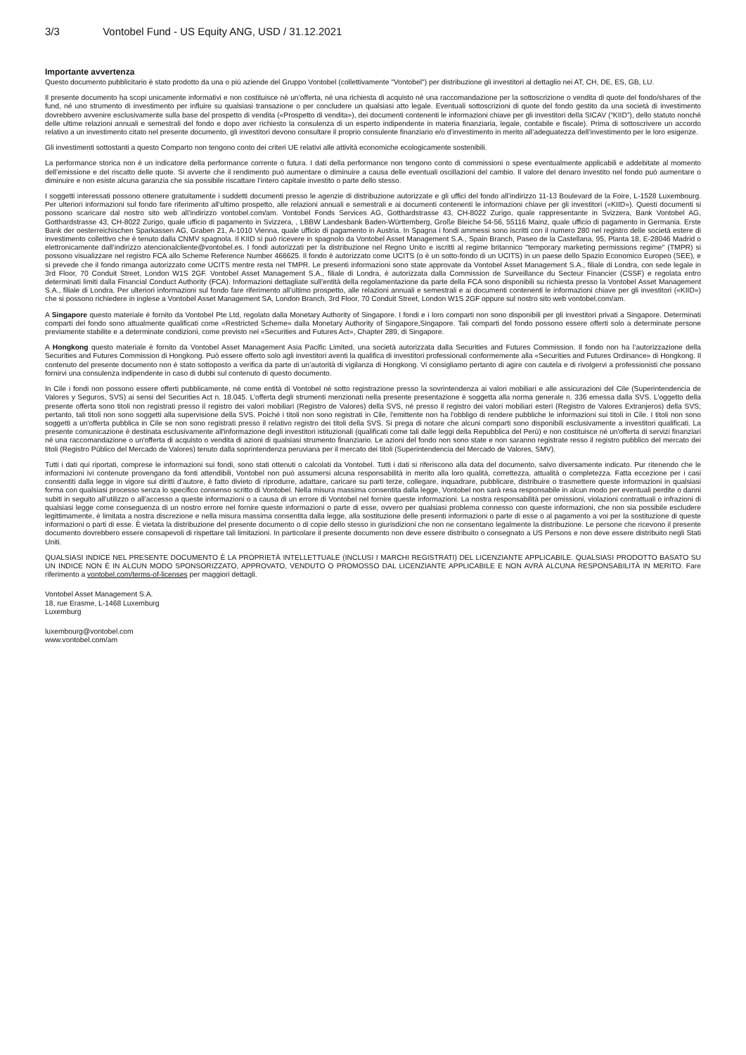3/3 Vontobel Fund - US Equity ANG, USD / 31.12.2021
Importante avvertenza
Questo documento pubblicitario è stato prodotto da una o più aziende del Gruppo Vontobel (collettivamente "Vontobel") per distribuzione gli investitori al dettaglio nei AT, CH, DE, ES, GB, LU.
Il presente documento ha scopi unicamente informativi e non costituisce né un’offerta, né una richiesta di acquisto né una raccomandazione per la sottoscrizione o vendita di quote del fondo/shares of the fund, né uno strumento di investimento per influire su qualsiasi transazione o per concludere un qualsiasi atto legale. Eventuali sottoscrizioni di quote del fondo gestito da una società di investimento dovrebbero avvenire esclusivamente sulla base del prospetto di vendita («Prospetto di vendita»), dei documenti contenenti le informazioni chiave per gli investitori della SICAV (“KIID”), dello statuto nonché delle ultime relazioni annuali e semestrali del fondo e dopo aver richiesto la consulenza di un esperto indipendente in materia finanziaria, legale, contabile e fiscale). Prima di sottoscrivere un accordo relativo a un investimento citato nel presente documento, gli investitori devono consultare il proprio consulente finanziario e/o d’investimento in merito all’adeguatezza dell’investimento per le loro esigenze.
Gli investimenti sottostanti a questo Comparto non tengono conto dei criteri UE relativi alle attività economiche ecologicamente sostenibili.
La performance storica non è un indicatore della performance corrente o futura. I dati della performance non tengono conto di commissioni o spese eventualmente applicabili e addebitate al momento dell’emissione e del riscatto delle quote. Si avverte che il rendimento può aumentare o diminuire a causa delle eventuali oscillazioni del cambio. Il valore del denaro investito nel fondo può aumentare o diminuire e non esiste alcuna garanzia che sia possibile riscattare l’intero capitale investito o parte dello stesso.
I soggetti interessati possono ottenere gratuitamente i suddetti documenti presso le agenzie di distribuzione autorizzate e gli uffici del fondo all’indirizzo 11-13 Boulevard de la Foire, L-1528 Luxembourg. Per ulteriori informazioni sul fondo fare riferimento all’ultimo prospetto, alle relazioni annuali e semestrali e ai documenti contenenti le informazioni chiave per gli investitori («KIID»). Questi documenti si possono scaricare dal nostro sito web all’indirizzo vontobel.com/am. Vontobel Fonds Services AG, Gotthardstrasse 43, CH-8022 Zurigo, quale rappresentante in Svizzera, Bank Vontobel AG, Gotthardstrasse 43, CH-8022 Zurigo, quale ufficio di pagamento in Svizzera, , LBBW Landesbank Baden-Württemberg, Große Bleiche 54-56, 55116 Mainz, quale ufficio di pagamento in Germania. Erste Bank der oesterreichischen Sparkassen AG, Graben 21, A-1010 Vienna, quale ufficio di pagamento in Austria. In Spagna i fondi ammessi sono iscritti con il numero 280 nel registro delle società estere di investimento collettivo che è tenuto dalla CNMV spagnola. Il KIID si può ricevere in spagnolo da Vontobel Asset Management S.A., Spain Branch, Paseo de la Castellana, 95, Planta 18, E-28046 Madrid o elettronicamente dall’indirizzo atencionalcliente@vontobel.es. I fondi autorizzati per la distribuzione nel Regno Unito e iscritti al regime britannico "temporary marketing permissions regime" (TMPR) si possono visualizzare nel registro FCA allo Scheme Reference Number 466625. Il fondo è autorizzato come UCITS (o è un sotto-fondo di un UCITS) in un paese dello Spazio Economico Europeo (SEE), e si prevede che il fondo rimanga autorizzato come UCITS mentre resta nel TMPR. Le presenti informazioni sono state approvate da Vontobel Asset Management S.A., filiale di Londra, con sede legale in 3rd Floor, 70 Conduit Street, London W1S 2GF. Vontobel Asset Management S.A., filiale di Londra, è autorizzata dalla Commission de Surveillance du Secteur Financier (CSSF) e regolata entro determinati limiti dalla Financial Conduct Authority (FCA). Informazioni dettagliate sull’entità della regolamentazione da parte della FCA sono disponibili su richiesta presso la Vontobel Asset Management S.A., filiale di Londra. Per ulteriori informazioni sul fondo fare riferimento all’ultimo prospetto, alle relazioni annuali e semestrali e ai documenti contenenti le informazioni chiave per gli investitori («KIID») che si possono richiedere in inglese a Vontobel Asset Management SA, London Branch, 3rd Floor, 70 Conduit Street, London W1S 2GF oppure sul nostro sito web vontobel.com/am.
A Singapore questo materiale è fornito da Vontobel Pte Ltd, regolato dalla Monetary Authority of Singapore. I fondi e i loro comparti non sono disponibili per gli investitori privati a Singapore. Determinati comparti del fondo sono attualmente qualificati come «Restricted Scheme» dalla Monetary Authority of Singapore,Singapore. Tali comparti del fondo possono essere offerti solo a determinate persone previamente stabilite e a determinate condizioni, come previsto nel «Securities and Futures Act», Chapter 289, di Singapore.
A Hongkong questo materiale è fornito da Vontobel Asset Management Asia Pacific Limited, una società autorizzata dalla Securities and Futures Commission. Il fondo non ha l’autorizzazione della Securities and Futures Commission di Hongkong. Può essere offerto solo agli investitori aventi la qualifica di investitori professionali conformemente alla «Securities and Futures Ordinance» di Hongkong. Il contenuto del presente documento non è stato sottoposto a verifica da parte di un’autorità di vigilanza di Hongkong. Vi consigliamo pertanto di agire con cautela e di rivolgervi a professionisti che possano fornirvi una consulenza indipendente in caso di dubbi sul contenuto di questo documento.
In Cile i fondi non possono essere offerti pubblicamente, né come entità di Vontobel né sotto registrazione presso la sovrintendenza ai valori mobiliari e alle assicurazioni del Cile (Superintendencia de Valores y Seguros, SVS) ai sensi del Securities Act n. 18.045. L'offerta degli strumenti menzionati nella presente presentazione è soggetta alla norma generale n. 336 emessa dalla SVS. L'oggetto della presente offerta sono titoli non registrati presso il registro dei valori mobiliari (Registro de Valores) della SVS, né presso il registro dei valori mobiliari esteri (Registro de Valores Extranjeros) della SVS; pertanto, tali titoli non sono soggetti alla supervisione della SVS. Poiché i titoli non sono registrati in Cile, l'emittente non ha l'obbligo di rendere pubbliche le informazioni sui titoli in Cile. I titoli non sono soggetti a un'offerta pubblica in Cile se non sono registrati presso il relativo registro dei titoli della SVS. Si prega di notare che alcuni comparti sono disponibili esclusivamente a investitori qualificati. La presente comunicazione è destinata esclusivamente all'informazione degli investitori istituzionali (qualificati come tali dalle leggi della Repubblica del Perù) e non costituisce né un'offerta di servizi finanziari né una raccomandazione o un'offerta di acquisto o vendita di azioni di qualsiasi strumento finanziario. Le azioni del fondo non sono state e non saranno registrate resso il registro pubblico del mercato dei titoli (Registro Público del Mercado de Valores) tenuto dalla soprintendenza peruviana per il mercato dei titoli (Superintendencia del Mercado de Valores, SMV).
Tutti i dati qui riportati, comprese le informazioni sui fondi, sono stati ottenuti o calcolati da Vontobel. Tutti i dati si riferiscono alla data del documento, salvo diversamente indicato. Pur ritenendo che le informazioni ivi contenute provengano da fonti attendibili, Vontobel non può assumersi alcuna responsabilità in merito alla loro qualità, correttezza, attualità o completezza. Fatta eccezione per i casi consentiti dalla legge in vigore sui diritti d’autore, è fatto divieto di riprodurre, adattare, caricare su parti terze, collegare, inquadrare, pubblicare, distribuire o trasmettere queste informazioni in qualsiasi forma con qualsiasi processo senza lo specifico consenso scritto di Vontobel. Nella misura massima consentita dalla legge, Vontobel non sarà resa responsabile in alcun modo per eventuali perdite o danni subiti in seguito all’utilizzo o all’accesso a queste informazioni o a causa di un errore di Vontobel nel fornire queste informazioni. La nostra responsabilità per omissioni, violazioni contrattuali o infrazioni di qualsiasi legge come conseguenza di un nostro errore nel fornire queste informazioni o parte di esse, ovvero per qualsiasi problema connesso con queste informazioni, che non sia possibile escludere legittimamente, è limitata a nostra discrezione e nella misura massima consentita dalla legge, alla sostituzione delle presenti informazioni o parte di esse o al pagamento a voi per la sostituzione di queste informazioni o parti di esse. È vietata la distribuzione del presente documento o di copie dello stesso in giurisdizioni che non ne consentano legalmente la distribuzione. Le persone che ricevono il presente documento dovrebbero essere consapevoli di rispettare tali limitazioni. In particolare il presente documento non deve essere distribuito o consegnato a US Persons e non deve essere distribuito negli Stati Uniti.
QUALSIASI INDICE NEL PRESENTE DOCUMENTO È LA PROPRIETÀ INTELLETTUALE (INCLUSI I MARCHI REGISTRATI) DEL LICENZIANTE APPLICABILE. QUALSIASI PRODOTTO BASATO SU UN INDICE NON È IN ALCUN MODO SPONSORIZZATO, APPROVATO, VENDUTO O PROMOSSO DAL LICENZIANTE APPLICABILE E NON AVRÀ ALCUNA RESPONSABILITÀ IN MERITO. Fare riferimento a vontobel.com/terms-of-licenses per maggiori dettagli.
Vontobel Asset Management S.A.
18, rue Erasme, L-1468 Luxemburg
Luxemburg
luxembourg@vontobel.com
www.vontobel.com/am